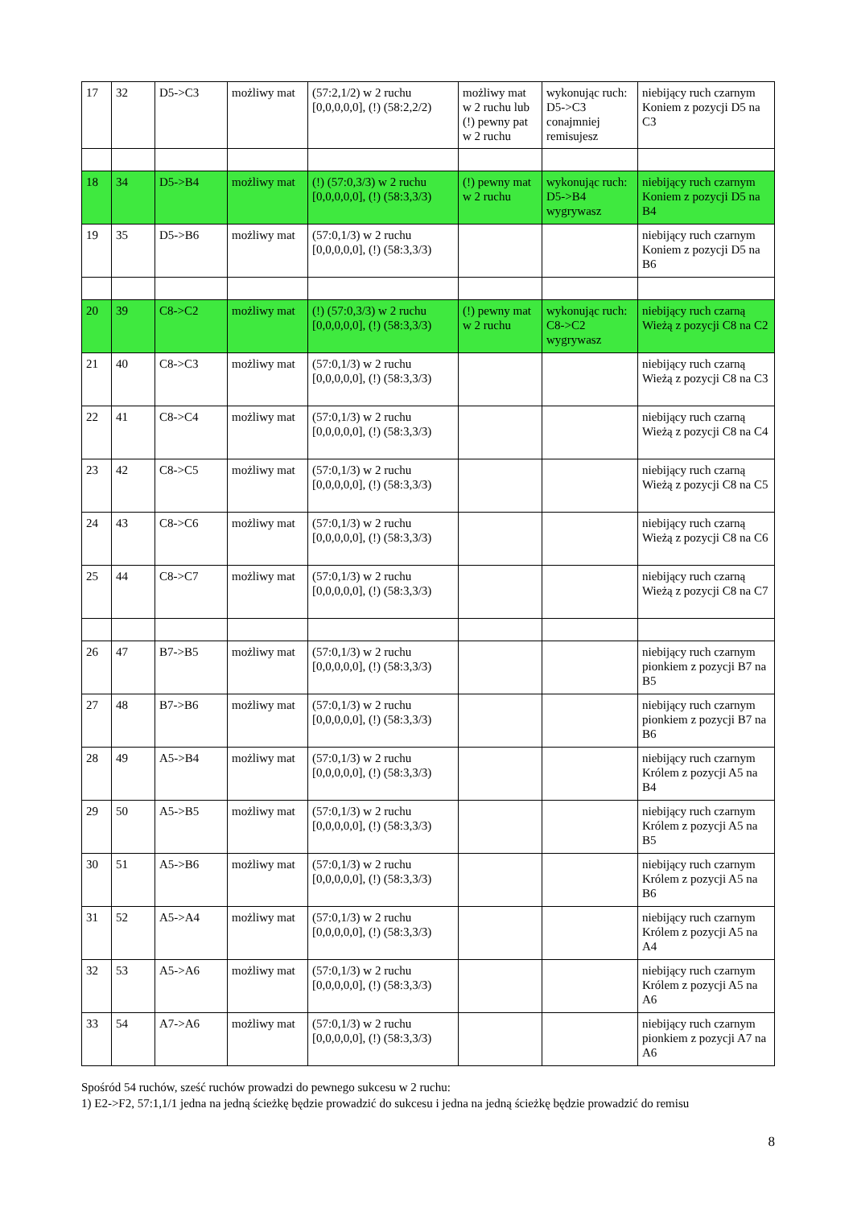| 17 | 32 | D5->C3 | możliwy mat | (57:2,1/2) w 2 ruchu [0,0,0,0,0], (!) (58:2,2/2) | możliwy mat w 2 ruchu lub (!) pewny pat w 2 ruchu | wykonując ruch: D5->C3 conajmniej remisujesz | niebijący ruch czarnym Koniem z pozycji D5 na C3 |
| 18 | 34 | D5->B4 | możliwy mat | (!) (57:0,3/3) w 2 ruchu [0,0,0,0,0], (!) (58:3,3/3) | (!) pewny mat w 2 ruchu | wykonując ruch: D5->B4 wygrywasz | niebijący ruch czarnym Koniem z pozycji D5 na B4 |
| 19 | 35 | D5->B6 | możliwy mat | (57:0,1/3) w 2 ruchu [0,0,0,0,0], (!) (58:3,3/3) | | | niebijący ruch czarnym Koniem z pozycji D5 na B6 |
| 20 | 39 | C8->C2 | możliwy mat | (!) (57:0,3/3) w 2 ruchu [0,0,0,0,0], (!) (58:3,3/3) | (!) pewny mat w 2 ruchu | wykonując ruch: C8->C2 wygrywasz | niebijący ruch czarną Wieżą z pozycji C8 na C2 |
| 21 | 40 | C8->C3 | możliwy mat | (57:0,1/3) w 2 ruchu [0,0,0,0,0], (!) (58:3,3/3) | | | niebijący ruch czarną Wieżą z pozycji C8 na C3 |
| 22 | 41 | C8->C4 | możliwy mat | (57:0,1/3) w 2 ruchu [0,0,0,0,0], (!) (58:3,3/3) | | | niebijący ruch czarną Wieżą z pozycji C8 na C4 |
| 23 | 42 | C8->C5 | możliwy mat | (57:0,1/3) w 2 ruchu [0,0,0,0,0], (!) (58:3,3/3) | | | niebijący ruch czarną Wieżą z pozycji C8 na C5 |
| 24 | 43 | C8->C6 | możliwy mat | (57:0,1/3) w 2 ruchu [0,0,0,0,0], (!) (58:3,3/3) | | | niebijący ruch czarną Wieżą z pozycji C8 na C6 |
| 25 | 44 | C8->C7 | możliwy mat | (57:0,1/3) w 2 ruchu [0,0,0,0,0], (!) (58:3,3/3) | | | niebijący ruch czarną Wieżą z pozycji C8 na C7 |
| 26 | 47 | B7->B5 | możliwy mat | (57:0,1/3) w 2 ruchu [0,0,0,0,0], (!) (58:3,3/3) | | | niebijący ruch czarnym pionkiem z pozycji B7 na B5 |
| 27 | 48 | B7->B6 | możliwy mat | (57:0,1/3) w 2 ruchu [0,0,0,0,0], (!) (58:3,3/3) | | | niebijący ruch czarnym pionkiem z pozycji B7 na B6 |
| 28 | 49 | A5->B4 | możliwy mat | (57:0,1/3) w 2 ruchu [0,0,0,0,0], (!) (58:3,3/3) | | | niebijący ruch czarnym Królem z pozycji A5 na B4 |
| 29 | 50 | A5->B5 | możliwy mat | (57:0,1/3) w 2 ruchu [0,0,0,0,0], (!) (58:3,3/3) | | | niebijący ruch czarnym Królem z pozycji A5 na B5 |
| 30 | 51 | A5->B6 | możliwy mat | (57:0,1/3) w 2 ruchu [0,0,0,0,0], (!) (58:3,3/3) | | | niebijący ruch czarnym Królem z pozycji A5 na B6 |
| 31 | 52 | A5->A4 | możliwy mat | (57:0,1/3) w 2 ruchu [0,0,0,0,0], (!) (58:3,3/3) | | | niebijący ruch czarnym Królem z pozycji A5 na A4 |
| 32 | 53 | A5->A6 | możliwy mat | (57:0,1/3) w 2 ruchu [0,0,0,0,0], (!) (58:3,3/3) | | | niebijący ruch czarnym Królem z pozycji A5 na A6 |
| 33 | 54 | A7->A6 | możliwy mat | (57:0,1/3) w 2 ruchu [0,0,0,0,0], (!) (58:3,3/3) | | | niebijący ruch czarnym pionkiem z pozycji A7 na A6 |
Spośród 54 ruchów, sześć ruchów prowadzi do pewnego sukcesu w 2 ruchu:
1) E2->F2, 57:1,1/1 jedna na jedną ścieżkę będzie prowadzić do sukcesu i jedna na jedną ścieżkę będzie prowadzić do remisu
8